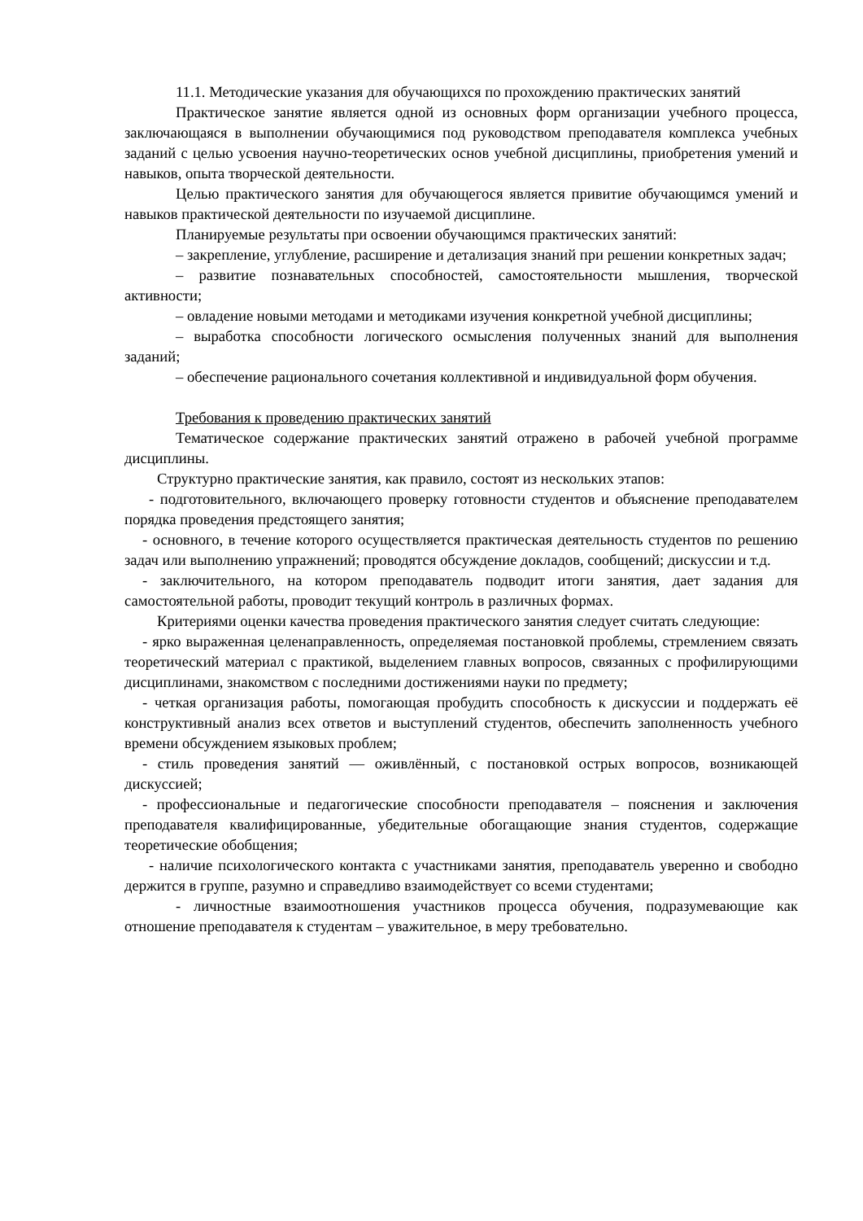11.1. Методические указания для обучающихся по прохождению практических занятий
Практическое занятие является одной из основных форм организации учебного процесса, заключающаяся в выполнении обучающимися под руководством преподавателя комплекса учебных заданий с целью усвоения научно-теоретических основ учебной дисциплины, приобретения умений и навыков, опыта творческой деятельности.
Целью практического занятия для обучающегося является привитие обучающимся умений и навыков практической деятельности по изучаемой дисциплине.
Планируемые результаты при освоении обучающимся практических занятий:
– закрепление, углубление, расширение и детализация знаний при решении конкретных задач;
– развитие познавательных способностей, самостоятельности мышления, творческой активности;
– овладение новыми методами и методиками изучения конкретной учебной дисциплины;
– выработка способности логического осмысления полученных знаний для выполнения заданий;
– обеспечение рационального сочетания коллективной и индивидуальной форм обучения.
Требования к проведению практических занятий
Тематическое содержание практических занятий отражено в рабочей учебной программе дисциплины.
Структурно практические занятия, как правило, состоят из нескольких этапов:
- подготовительного, включающего проверку готовности студентов и объяснение преподавателем порядка проведения предстоящего занятия;
- основного, в течение которого осуществляется практическая деятельность студентов по решению задач или выполнению упражнений; проводятся обсуждение докладов, сообщений; дискуссии и т.д.
- заключительного, на котором преподаватель подводит итоги занятия, дает задания для самостоятельной работы, проводит текущий контроль в различных формах.
Критериями оценки качества проведения практического занятия следует считать следующие:
- ярко выраженная целенаправленность, определяемая постановкой проблемы, стремлением связать теоретический материал с практикой, выделением главных вопросов, связанных с профилирующими дисциплинами, знакомством с последними достижениями науки по предмету;
- четкая организация работы, помогающая пробудить способность к дискуссии и поддержать её конструктивный анализ всех ответов и выступлений студентов, обеспечить заполненность учебного времени обсуждением языковых проблем;
- стиль проведения занятий — оживлённый, с постановкой острых вопросов, возникающей дискуссией;
- профессиональные и педагогические способности преподавателя – пояснения и заключения преподавателя квалифицированные, убедительные обогащающие знания студентов, содержащие теоретические обобщения;
- наличие психологического контакта с участниками занятия, преподаватель уверенно и свободно держится в группе, разумно и справедливо взаимодействует со всеми студентами;
- личностные взаимоотношения участников процесса обучения, подразумевающие как отношение преподавателя к студентам – уважительное, в меру требовательно.